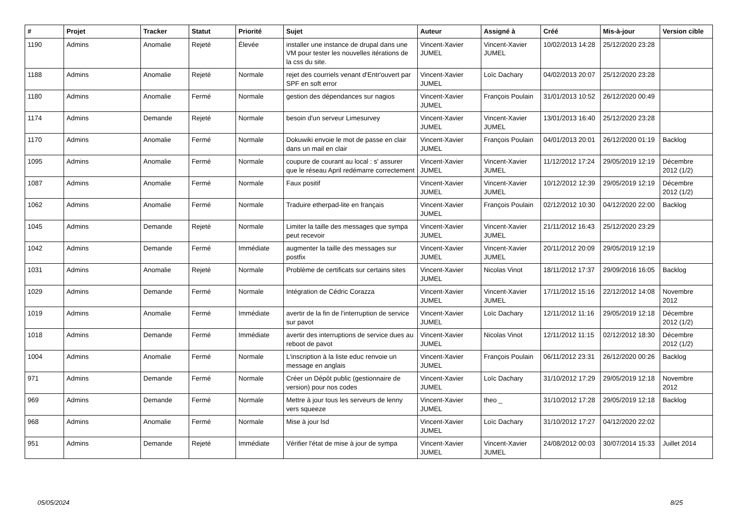| # | Projet | Tracker | Statut | Priorité | Sujet | Auteur | Assigné à | Créé | Mis-à-jour | Version cible |
| --- | --- | --- | --- | --- | --- | --- | --- | --- | --- | --- |
| 1190 | Admins | Anomalie | Rejeté | Élevée | installer une instance de drupal dans une VM pour tester les nouvelles itérations de la css du site. | Vincent-Xavier JUMEL | Vincent-Xavier JUMEL | 10/02/2013 14:28 | 25/12/2020 23:28 | |
| 1188 | Admins | Anomalie | Rejeté | Normale | rejet des courriels venant d'Entr'ouvert par SPF en soft error | Vincent-Xavier JUMEL | Loïc Dachary | 04/02/2013 20:07 | 25/12/2020 23:28 | |
| 1180 | Admins | Anomalie | Fermé | Normale | gestion des dépendances sur nagios | Vincent-Xavier JUMEL | François Poulain | 31/01/2013 10:52 | 26/12/2020 00:49 | |
| 1174 | Admins | Demande | Rejeté | Normale | besoin d'un serveur Limesurvey | Vincent-Xavier JUMEL | Vincent-Xavier JUMEL | 13/01/2013 16:40 | 25/12/2020 23:28 | |
| 1170 | Admins | Anomalie | Fermé | Normale | Dokuwiki envoie le mot de passe en clair dans un mail en clair | Vincent-Xavier JUMEL | François Poulain | 04/01/2013 20:01 | 26/12/2020 01:19 | Backlog |
| 1095 | Admins | Anomalie | Fermé | Normale | coupure de courant au local : s' assurer que le réseau April redémarre correctement | Vincent-Xavier JUMEL | Vincent-Xavier JUMEL | 11/12/2012 17:24 | 29/05/2019 12:19 | Décembre 2012 (1/2) |
| 1087 | Admins | Anomalie | Fermé | Normale | Faux positif | Vincent-Xavier JUMEL | Vincent-Xavier JUMEL | 10/12/2012 12:39 | 29/05/2019 12:19 | Décembre 2012 (1/2) |
| 1062 | Admins | Anomalie | Fermé | Normale | Traduire etherpad-lite en français | Vincent-Xavier JUMEL | François Poulain | 02/12/2012 10:30 | 04/12/2020 22:00 | Backlog |
| 1045 | Admins | Demande | Rejeté | Normale | Limiter la taille des messages que sympa peut recevoir | Vincent-Xavier JUMEL | Vincent-Xavier JUMEL | 21/11/2012 16:43 | 25/12/2020 23:29 | |
| 1042 | Admins | Demande | Fermé | Immédiate | augmenter la taille des messages sur postfix | Vincent-Xavier JUMEL | Vincent-Xavier JUMEL | 20/11/2012 20:09 | 29/05/2019 12:19 | |
| 1031 | Admins | Anomalie | Rejeté | Normale | Problème de certificats sur certains sites | Vincent-Xavier JUMEL | Nicolas Vinot | 18/11/2012 17:37 | 29/09/2016 16:05 | Backlog |
| 1029 | Admins | Demande | Fermé | Normale | Intégration de Cédric Corazza | Vincent-Xavier JUMEL | Vincent-Xavier JUMEL | 17/11/2012 15:16 | 22/12/2012 14:08 | Novembre 2012 |
| 1019 | Admins | Anomalie | Fermé | Immédiate | avertir de la fin de l'interruption de service sur pavot | Vincent-Xavier JUMEL | Loïc Dachary | 12/11/2012 11:16 | 29/05/2019 12:18 | Décembre 2012 (1/2) |
| 1018 | Admins | Demande | Fermé | Immédiate | avertir des interruptions de service dues au reboot de pavot | Vincent-Xavier JUMEL | Nicolas Vinot | 12/11/2012 11:15 | 02/12/2012 18:30 | Décembre 2012 (1/2) |
| 1004 | Admins | Anomalie | Fermé | Normale | L'inscription à la liste educ renvoie un message en anglais | Vincent-Xavier JUMEL | François Poulain | 06/11/2012 23:31 | 26/12/2020 00:26 | Backlog |
| 971 | Admins | Demande | Fermé | Normale | Créer un Dépôt public (gestionnaire de version) pour nos codes | Vincent-Xavier JUMEL | Loïc Dachary | 31/10/2012 17:29 | 29/05/2019 12:18 | Novembre 2012 |
| 969 | Admins | Demande | Fermé | Normale | Mettre à jour tous les serveurs de lenny vers squeeze | Vincent-Xavier JUMEL | theo _ | 31/10/2012 17:28 | 29/05/2019 12:18 | Backlog |
| 968 | Admins | Anomalie | Fermé | Normale | Mise à jour lsd | Vincent-Xavier JUMEL | Loïc Dachary | 31/10/2012 17:27 | 04/12/2020 22:02 | |
| 951 | Admins | Demande | Rejeté | Immédiate | Vérifier l'état de mise à jour de sympa | Vincent-Xavier JUMEL | Vincent-Xavier JUMEL | 24/08/2012 00:03 | 30/07/2014 15:33 | Juillet 2014 |
05/05/2024 8/25